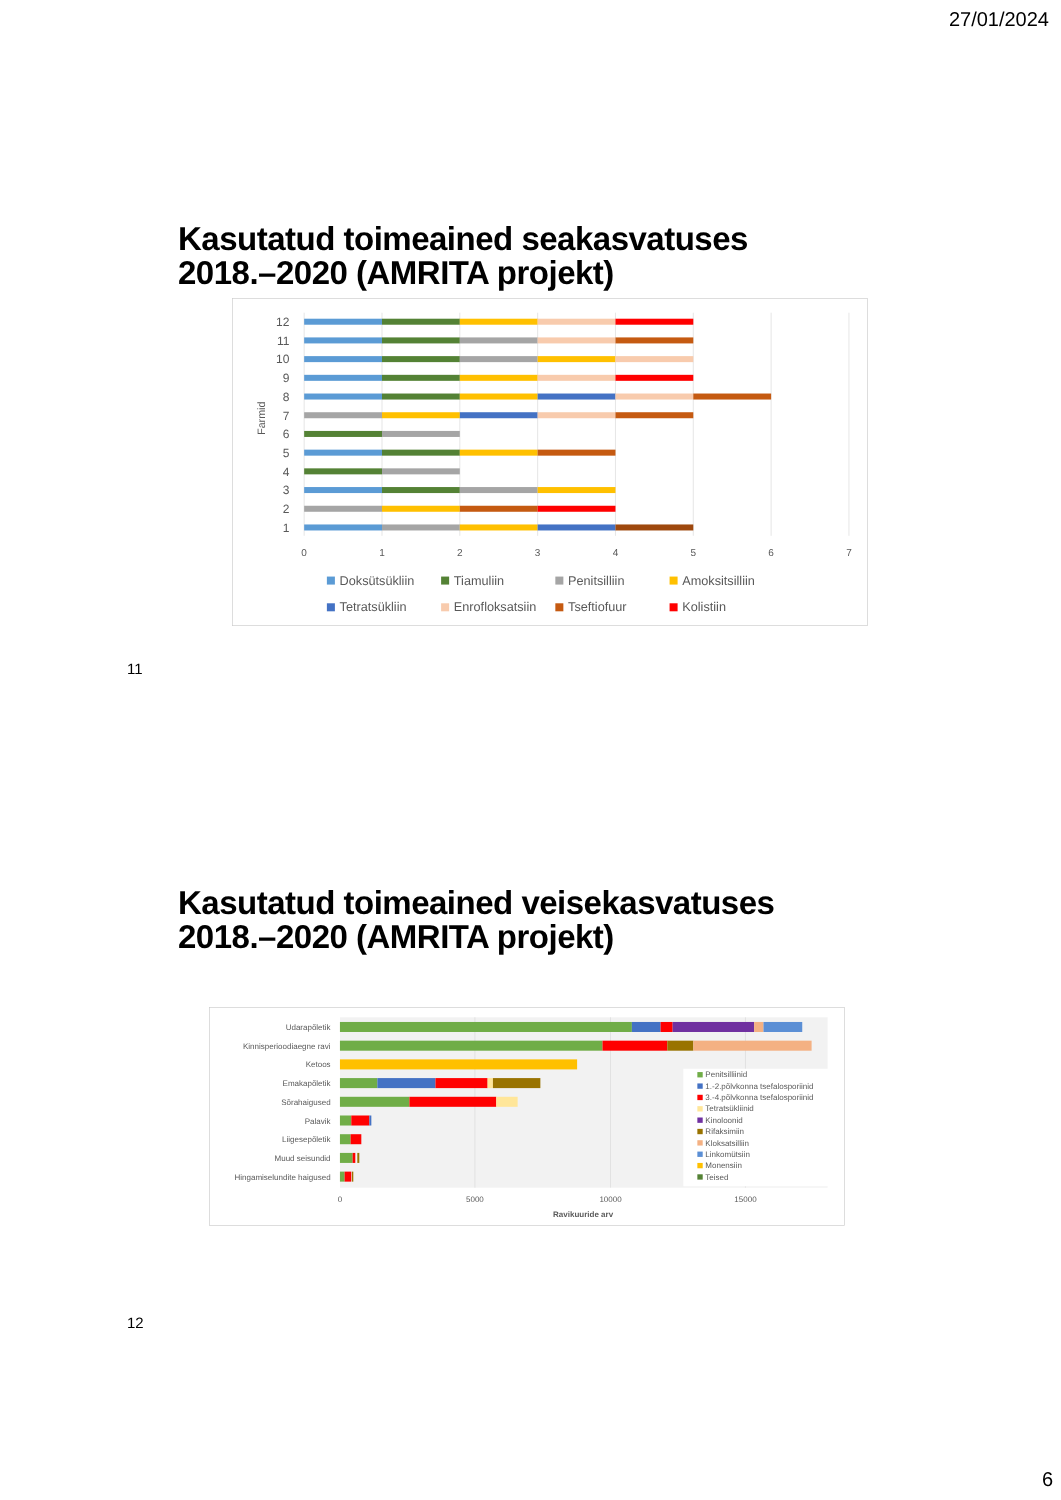27/01/2024
Kasutatud toimeained seakasvatuses
2018.–2020 (AMRITA projekt)
12
11
10
9
8
7
6
5
4
3
2
1
Farmid
0
1
2
3
4
5
6
7
Doksütsükliin
Tiamuliin
Penitsilliin
Amoksitsilliin
Tetratsükliin
Enrofloksatsiin
Tseftiofuur
Kolistiin
11
Kasutatud toimeained veisekasvatuses
2018.–2020 (AMRITA projekt)
Udarapõletik
Kinnisperioodiaegne ravi
Ketoos
Emakapõletik
Sõrahaigused
Palavik
Liigesepõletik
Muud seisundid
Hingamiselundite haigused
Penitsilliinid
1.-2.põlvkonna tsefalosporiinid
3.-4.põlvkonna tsefalosporiinid
Tetratsükliinid
Kinoloonid
Rifaksimiin
Kloksatsilliin
Linkomütsiin
Monensiin
Teised
0
5000
10000
15000
Ravikuuride arv
12
6